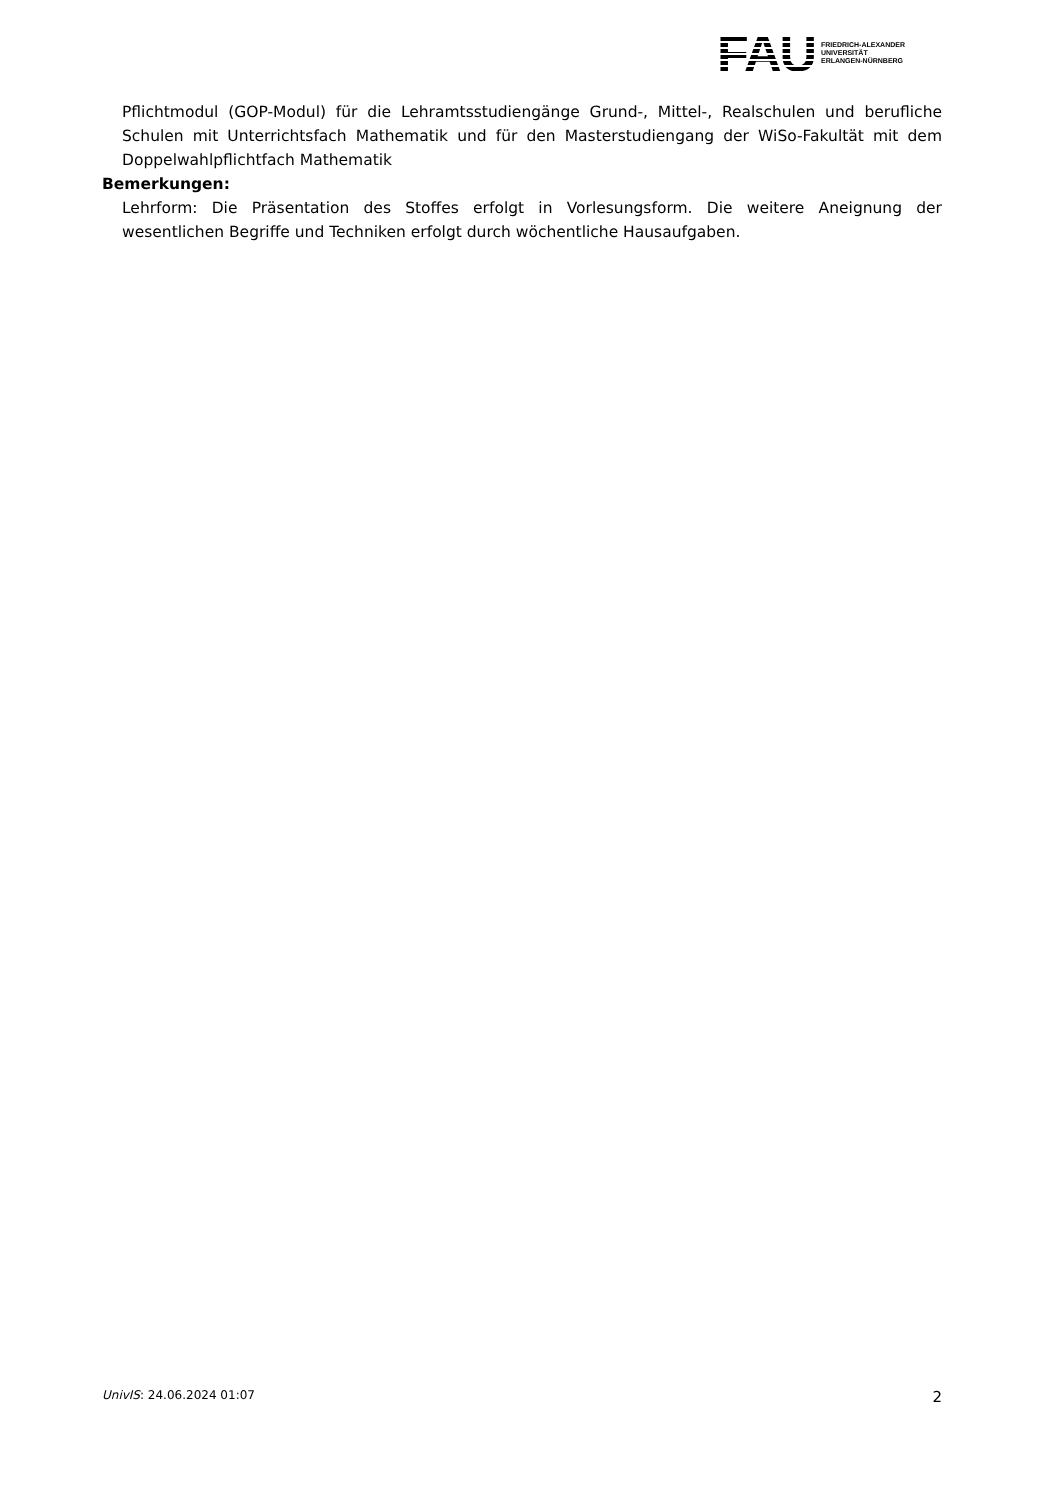FAU
FRIEDRICH-ALEXANDER
UNIVERSITÄT
ERLANGEN-NÜRNBERG
Pflichtmodul (GOP-Modul) für die Lehramtsstudiengänge Grund-, Mittel-, Realschulen und berufliche Schulen mit Unterrichtsfach Mathematik und für den Masterstudiengang der WiSo-Fakultät mit dem Doppelwahlpflichtfach Mathematik
Bemerkungen:
Lehrform: Die Präsentation des Stoffes erfolgt in Vorlesungsform. Die weitere Aneignung der wesentlichen Begriffe und Techniken erfolgt durch wöchentliche Hausaufgaben.
UnivIS: 24.06.2024 01:07 2